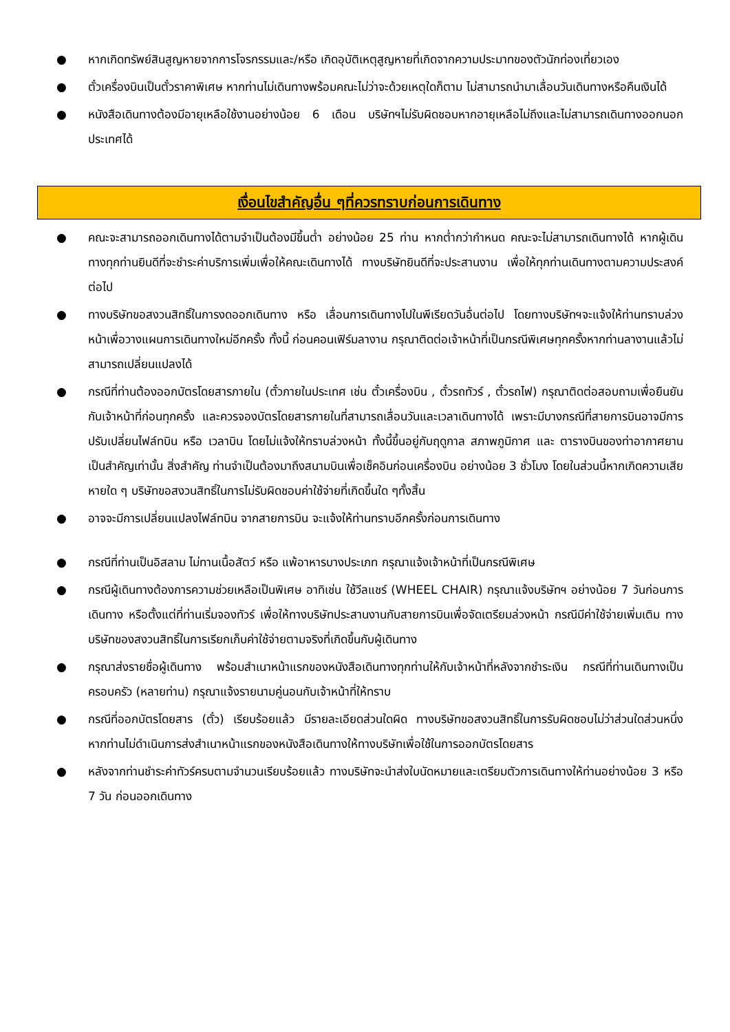● หากเกิดทรัพย์สินสูญหายจากการโจรกรรมและ/หรือ เกิดอุบัติเหตุสูญหายที่เกิดจากความประมาทของตัวนักท่องเที่ยวเอง
● ตั๋วเครื่องบินเป็นตั๋วราคาพิเศษ หากท่านไม่เดินทางพร้อมคณะไม่ว่าจะด้วยเหตุใดก็ตาม ไม่สามารถนำมาเลื่อนวันเดินทางหรือคืนเงินได้
● หนังสือเดินทางต้องมีอายุเหลือใช้งานอย่างน้อย 6 เดือน บริษัทฯไม่รับผิดชอบหากอายุเหลือไม่ถึงและไม่สามารถเดินทางออกนอกประเทศได้
เงื่อนไขสำคัญอื่น ๆที่ควรทราบก่อนการเดินทาง
● คณะจะสามารถออกเดินทางได้ตามจำเป็นต้องมีขึ้นต่ำ อย่างน้อย 25 ท่าน หากต่ำกว่ากำหนด คณะจะไม่สามารถเดินทางได้ หากผู้เดินทางทุกท่านยินดีที่จะชำระค่าบริการเพิ่มเพื่อให้คณะเดินทางได้ ทางบริษัทยินดีที่จะประสานงาน เพื่อให้ทุกท่านเดินทางตามความประสงค์ต่อไป
● ทางบริษัทขอสงวนสิทธิ์ในการงดออกเดินทาง หรือ เลื่อนการเดินทางไปในพีเรียดวันอื่นต่อไป โดยทางบริษัทฯจะแจ้งให้ท่านทราบล่วงหน้าเพื่อวางแผนการเดินทางใหม่อีกครั้ง ทั้งนี้ ก่อนคอนเฟิร์มลางาน กรุณาติดต่อเจ้าหน้าที่เป็นกรณีพิเศษทุกครั้งหากท่านลางานแล้วไม่สามารถเปลี่ยนแปลงได้
● กรณีที่ท่านต้องออกบัตรโดยสารภายใน (ตั๋วภายในประเทศ เช่น ตั๋วเครื่องบิน , ตั๋วรถทัวร์ , ตั๋วรถไฟ) กรุณาติดต่อสอบถามเพื่อยืนยันกับเจ้าหน้าที่ก่อนทุกครั้ง และควรจองบัตรโดยสารภายในที่สามารถเลื่อนวันและเวลาเดินทางได้ เพราะมีบางกรณีที่สายการบินอาจมีการปรับเปลี่ยนไฟล์ทบิน หรือ เวลาบิน โดยไม่แจ้งให้ทราบล่วงหน้า ทั้งนี้ขึ้นอยู่กับฤดูกาล สภาพภูมิกาศ และ ตารางบินของท่าอากาศยานเป็นสำคัญเท่านั้น สิ่งสำคัญ ท่านจำเป็นต้องมาถึงสนามบินเพื่อเช็คอินก่อนเครื่องบิน อย่างน้อย 3 ชั่วโมง โดยในส่วนนี้หากเกิดความเสียหายใด ๆ บริษัทขอสงวนสิทธิ์ในการไม่รับผิดชอบค่าใช้จ่ายที่เกิดขึ้นใด ๆทั้งสิ้น
● อาจจะมีการเปลี่ยนแปลงไฟล์ทบิน จากสายการบิน จะแจ้งให้ท่านทราบอีกครั้งก่อนการเดินทาง
● กรณีที่ท่านเป็นอิสลาม ไม่ทานเนื้อสัตว์ หรือ แพ้อาหารบางประเภท กรุณาแจ้งเจ้าหน้าที่เป็นกรณีพิเศษ
● กรณีผู้เดินทางต้องการความช่วยเหลือเป็นพิเศษ อาทิเช่น ใช้วีลแชร์ (WHEEL CHAIR) กรุณาแจ้งบริษัทฯ อย่างน้อย 7 วันก่อนการเดินทาง หรือตั้งแต่ที่ท่านเริ่มจองทัวร์ เพื่อให้ทางบริษัทประสานงานกับสายการบินเพื่อจัดเตรียมล่วงหน้า กรณีมีค่าใช้จ่ายเพิ่มเติม ทางบริษัทของสงวนสิทธิ์ในการเรียกเก็บค่าใช้จ่ายตามจริงที่เกิดขึ้นกับผู้เดินทาง
● กรุณาส่งรายชื่อผู้เดินทาง พร้อมสำเนาหน้าแรกของหนังสือเดินทางทุกท่านให้กับเจ้าหน้าที่หลังจากชำระเงิน กรณีที่ท่านเดินทางเป็นครอบครัว (หลายท่าน) กรุณาแจ้งรายนามคู่นอนกับเจ้าหน้าที่ให้ทราบ
● กรณีที่ออกบัตรโดยสาร (ตั๋ว) เรียบร้อยแล้ว มีรายละเอียดส่วนใดผิด ทางบริษัทขอสงวนสิทธิ์ในการรับผิดชอบไม่ว่าส่วนใดส่วนหนึ่ง หากท่านไม่ดำเนินการส่งสำเนาหน้าแรกของหนังสือเดินทางให้ทางบริษัทเพื่อใช้ในการออกบัตรโดยสาร
● หลังจากท่านชำระค่าทัวร์ครบตามจำนวนเรียบร้อยแล้ว ทางบริษัทจะนำส่งใบนัดหมายและเตรียมตัวการเดินทางให้ท่านอย่างน้อย 3 หรือ 7 วัน ก่อนออกเดินทาง